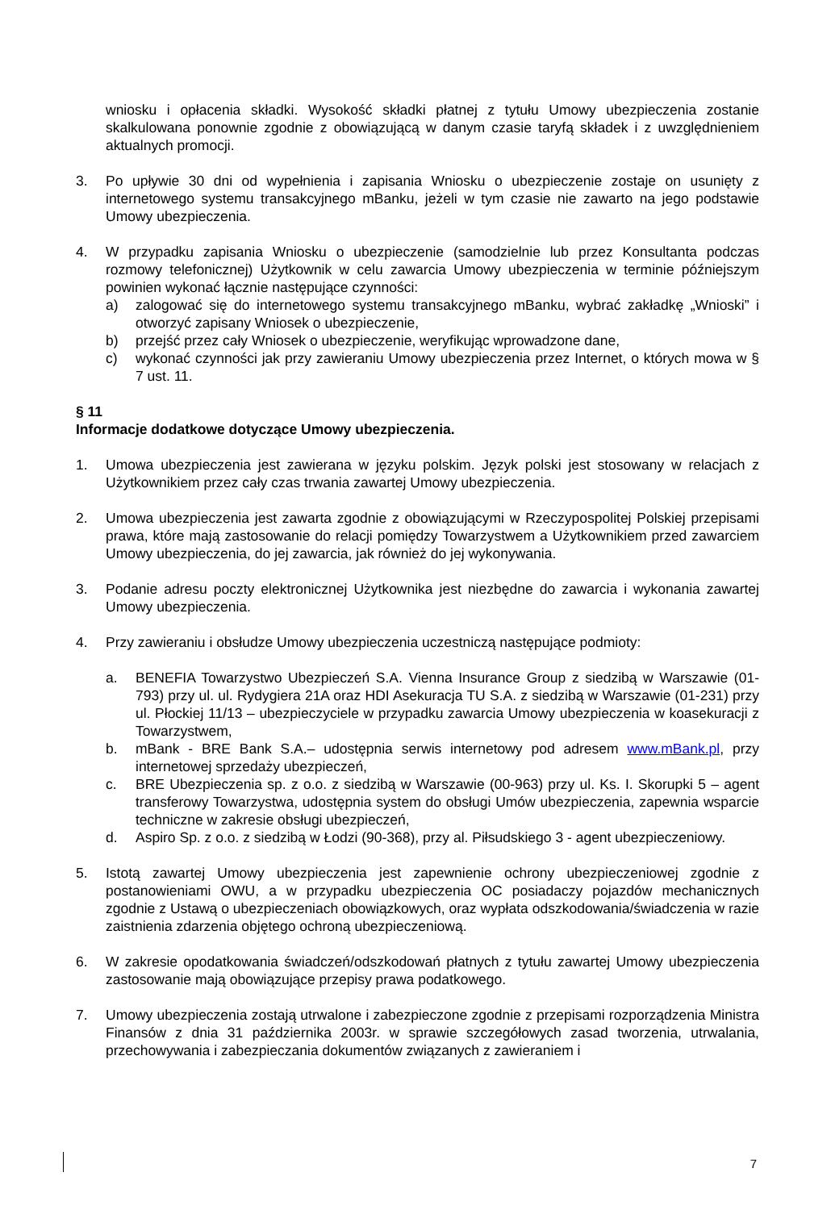wniosku i opłacenia składki. Wysokość składki płatnej z tytułu Umowy ubezpieczenia zostanie skalkulowana ponownie zgodnie z obowiązującą w danym czasie taryfą składek i z uwzględnieniem aktualnych promocji.
3. Po upływie 30 dni od wypełnienia i zapisania Wniosku o ubezpieczenie zostaje on usunięty z internetowego systemu transakcyjnego mBanku, jeżeli w tym czasie nie zawarto na jego podstawie Umowy ubezpieczenia.
4. W przypadku zapisania Wniosku o ubezpieczenie (samodzielnie lub przez Konsultanta podczas rozmowy telefonicznej) Użytkownik w celu zawarcia Umowy ubezpieczenia w terminie późniejszym powinien wykonać łącznie następujące czynności:
a) zalogować się do internetowego systemu transakcyjnego mBanku, wybrać zakładkę „Wnioski” i otworzyć zapisany Wniosek o ubezpieczenie,
b) przejść przez cały Wniosek o ubezpieczenie, weryfikując wprowadzone dane,
c) wykonać czynności jak przy zawieraniu Umowy ubezpieczenia przez Internet, o których mowa w § 7 ust. 11.
§ 11
Informacje dodatkowe dotyczące Umowy ubezpieczenia.
1. Umowa ubezpieczenia jest zawierana w języku polskim. Język polski jest stosowany w relacjach z Użytkownikiem przez cały czas trwania zawartej Umowy ubezpieczenia.
2. Umowa ubezpieczenia jest zawarta zgodnie z obowiązującymi w Rzeczypospolitej Polskiej przepisami prawa, które mają zastosowanie do relacji pomiędzy Towarzystwem a Użytkownikiem przed zawarciem Umowy ubezpieczenia, do jej zawarcia, jak również do jej wykonywania.
3. Podanie adresu poczty elektronicznej Użytkownika jest niezbędne do zawarcia i wykonania zawartej Umowy ubezpieczenia.
4. Przy zawieraniu i obsłudze Umowy ubezpieczenia uczestniczą następujące podmioty:
a. BENEFIA Towarzystwo Ubezpieczeń S.A. Vienna Insurance Group z siedzibą w Warszawie (01-793) przy ul. ul. Rydygiera 21A oraz HDI Asekuracja TU S.A. z siedzibą w Warszawie (01-231) przy ul. Płockiej 11/13 – ubezpieczyciele w przypadku zawarcia Umowy ubezpieczenia w koasekuracji z Towarzystwem,
b. mBank - BRE Bank S.A.– udostępnia serwis internetowy pod adresem www.mBank.pl, przy internetowej sprzedaży ubezpieczeń,
c. BRE Ubezpieczenia sp. z o.o. z siedzibą w Warszawie (00-963) przy ul. Ks. I. Skorupki 5 – agent transferowy Towarzystwa, udostępnia system do obsługi Umów ubezpieczenia, zapewnia wsparcie techniczne w zakresie obsługi ubezpieczeń,
d. Aspiro Sp. z o.o. z siedzibą w Łodzi (90-368), przy al. Piłsudskiego 3 - agent ubezpieczeniowy.
5. Istotą zawartej Umowy ubezpieczenia jest zapewnienie ochrony ubezpieczeniowej zgodnie z postanowieniami OWU, a w przypadku ubezpieczenia OC posiadaczy pojazdów mechanicznych zgodnie z Ustawą o ubezpieczeniach obowiązkowych, oraz wypłata odszkodowania/świadczenia w razie zaistnienia zdarzenia objętego ochroną ubezpieczeniową.
6. W zakresie opodatkowania świadczeń/odszkodowań płatnych z tytułu zawartej Umowy ubezpieczenia zastosowanie mają obowiązujące przepisy prawa podatkowego.
7. Umowy ubezpieczenia zostają utrwalone i zabezpieczone zgodnie z przepisami rozporządzenia Ministra Finansów z dnia 31 października 2003r. w sprawie szczegółowych zasad tworzenia, utrwalania, przechowywania i zabezpieczania dokumentów związanych z zawieraniem i
7